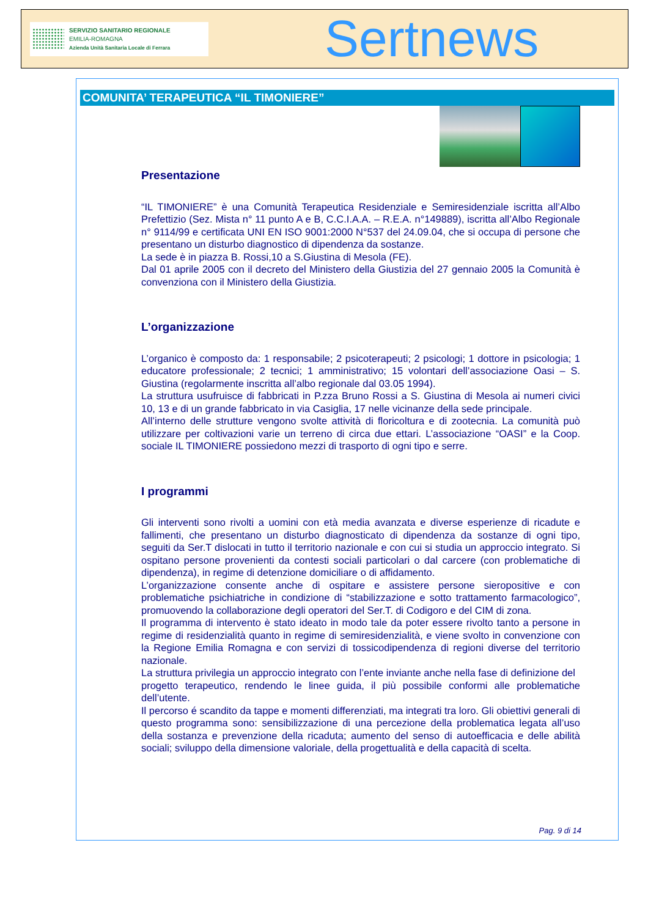SERVIZIO SANITARIO REGIONALE
EMILIA-ROMAGNA
Azienda Unità Sanitaria Locale di Ferrara
Sertnews
COMUNITA’ TERAPEUTICA “IL TIMONIERE”
Presentazione
“IL TIMONIERE” è una Comunità Terapeutica Residenziale e Semiresidenziale iscritta all’Albo Prefettizio (Sez. Mista n° 11 punto A e B, C.C.I.A.A. – R.E.A. n°149889), iscritta all’Albo Regionale n° 9114/99 e certificata UNI EN ISO 9001:2000 N°537 del 24.09.04, che si occupa di persone che presentano un disturbo diagnostico di dipendenza da sostanze.
La sede è in piazza B. Rossi,10 a S.Giustina di Mesola (FE).
Dal 01 aprile 2005 con il decreto del Ministero della Giustizia del 27 gennaio 2005 la Comunità è convenziona con il Ministero della Giustizia.
L’organizzazione
L’organico è composto da: 1 responsabile; 2 psicoterapeuti; 2 psicologi; 1 dottore in psicologia; 1 educatore professionale; 2 tecnici; 1 amministrativo; 15 volontari dell’associazione Oasi – S. Giustina (regolarmente inscritta all’albo regionale dal 03.05 1994).
La struttura usufruisce di fabbricati in P.zza Bruno Rossi a S. Giustina di Mesola ai numeri civici 10, 13 e di un grande fabbricato in via Casiglia, 17 nelle vicinanze della sede principale.
All’interno delle strutture vengono svolte attività di floricoltura e di zootecnia. La comunità può utilizzare per coltivazioni varie un terreno di circa due ettari. L’associazione “OASI” e la Coop. sociale IL TIMONIERE possiedono mezzi di trasporto di ogni tipo e serre.
I programmi
Gli interventi sono rivolti a uomini con età media avanzata e diverse esperienze di ricadute e fallimenti, che presentano un disturbo diagnosticato di dipendenza da sostanze di ogni tipo, seguiti da Ser.T dislocati in tutto il territorio nazionale e con cui si studia un approccio integrato. Si ospitano persone provenienti da contesti sociali particolari o dal carcere (con problematiche di dipendenza), in regime di detenzione domiciliare o di affidamento.
L’organizzazione consente anche di ospitare e assistere persone sieropositive e con problematiche psichiatriche in condizione di “stabilizzazione e sotto trattamento farmacologico”, promuovendo la collaborazione degli operatori del Ser.T. di Codigoro e del CIM di zona.
Il programma di intervento è stato ideato in modo tale da poter essere rivolto tanto a persone in regime di residenzialità quanto in regime di semiresidenzialità, e viene svolto in convenzione con la Regione Emilia Romagna e con servizi di tossicodipendenza di regioni diverse del territorio nazionale.
La struttura privilegia un approccio integrato con l’ente inviante anche nella fase di definizione del
progetto terapeutico, rendendo le linee guida, il più possibile conformi alle problematiche dell’utente.
Il percorso é scandito da tappe e momenti differenziati, ma integrati tra loro. Gli obiettivi generali di questo programma sono: sensibilizzazione di una percezione della problematica legata all’uso della sostanza e prevenzione della ricaduta; aumento del senso di autoefficacia e delle abilità sociali; sviluppo della dimensione valoriale, della progettualità e della capacità di scelta.
Pag. 9 di 14